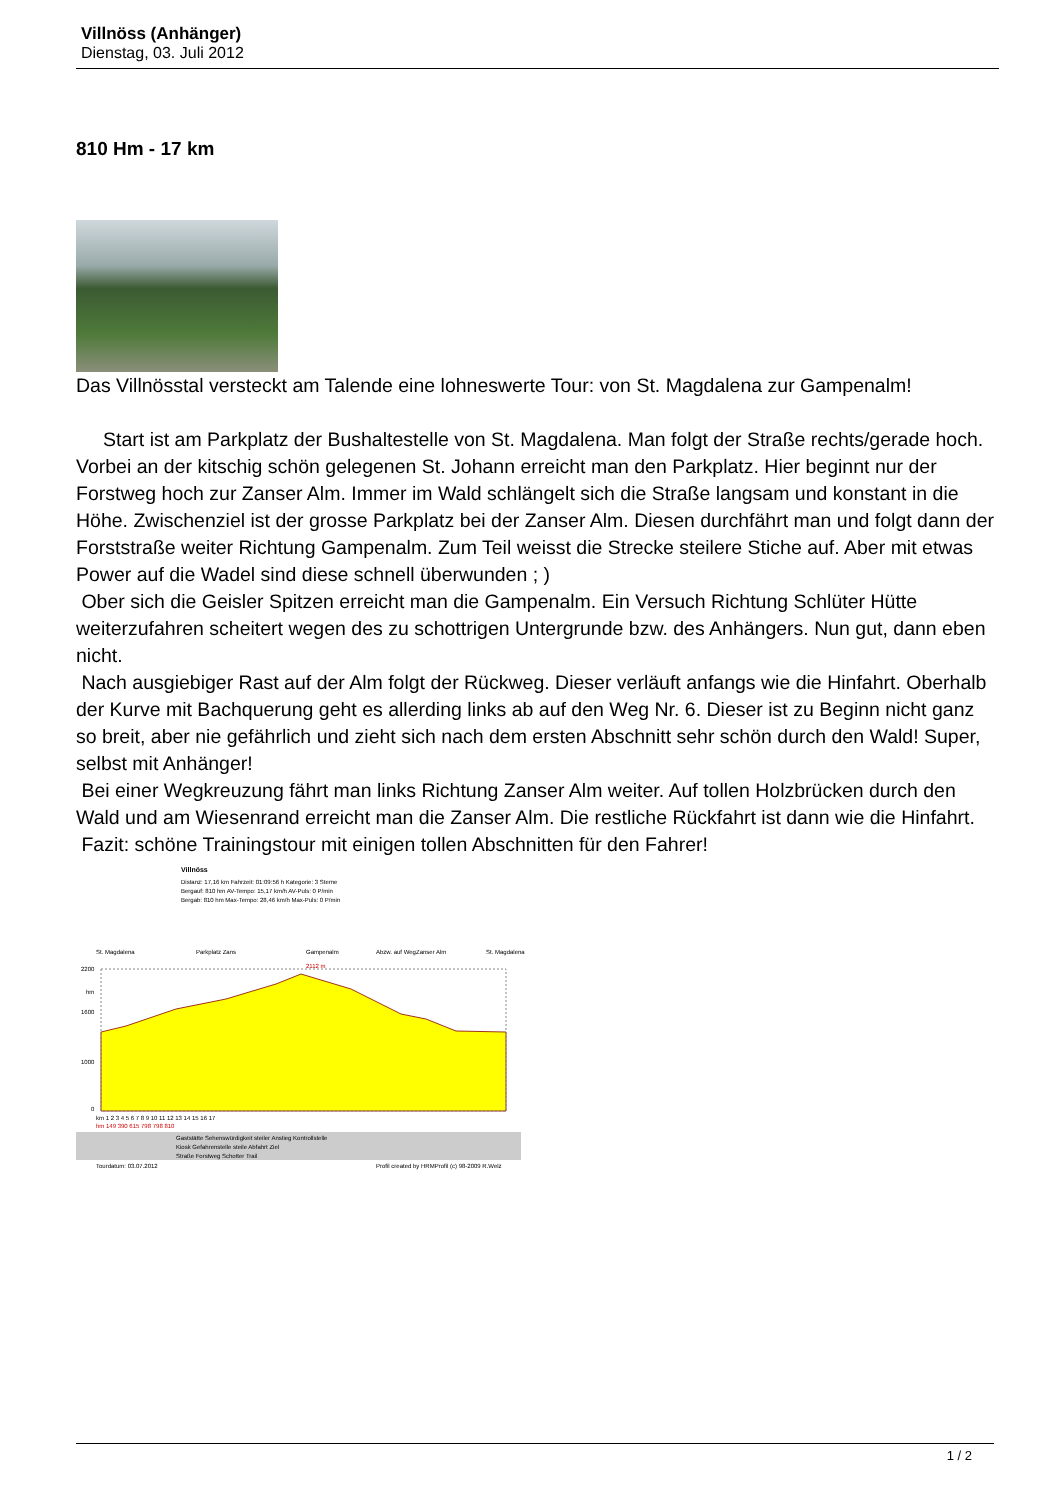Villnöss (Anhänger)
Dienstag, 03. Juli 2012
810 Hm - 17 km
Das Villnösstal versteckt am Talende eine lohneswerte Tour: von St. Magdalena zur Gampenalm!
Start ist am Parkplatz der Bushaltestelle von St. Magdalena. Man folgt der Straße rechts/gerade hoch. Vorbei an der kitschig schön gelegenen St. Johann erreicht man den Parkplatz. Hier beginnt nur der Forstweg hoch zur Zanser Alm. Immer im Wald schlängelt sich die Straße langsam und konstant in die Höhe. Zwischenziel ist der grosse Parkplatz bei der Zanser Alm. Diesen durchfährt man und folgt dann der Forststraße weiter Richtung Gampenalm. Zum Teil weisst die Strecke steilere Stiche auf. Aber mit etwas Power auf die Wadel sind diese schnell überwunden ; )
Ober sich die Geisler Spitzen erreicht man die Gampenalm. Ein Versuch Richtung Schlüter Hütte weiterzufahren scheitert wegen des zu schottrigen Untergrunde bzw. des Anhängers. Nun gut, dann eben nicht.
Nach ausgiebiger Rast auf der Alm folgt der Rückweg. Dieser verläuft anfangs wie die Hinfahrt. Oberhalb der Kurve mit Bachquerung geht es allerding links ab auf den Weg Nr. 6. Dieser ist zu Beginn nicht ganz so breit, aber nie gefährlich und zieht sich nach dem ersten Abschnitt sehr schön durch den Wald! Super, selbst mit Anhänger!
Bei einer Wegkreuzung fährt man links Richtung Zanser Alm weiter. Auf tollen Holzbrücken durch den Wald und am Wiesenrand erreicht man die Zanser Alm. Die restliche Rückfahrt ist dann wie die Hinfahrt.
Fazit: schöne Trainingstour mit einigen tollen Abschnitten für den Fahrer!
Villnöss
Distanz: 17,16 km Fahrzeit: 01:09:56 h Kategorie: 3 Sterne
Bergauf: 810 hm AV-Tempo: 15,17 km/h AV-Puls: 0 P/min
Bergab: 810 hm Max-Tempo: 28,46 km/h Max-Puls: 0 P/min
hm
2200
1600
1000
0
km 1 2 3 4 5 6 7 8 9 10 11 12 13 14 15 16 17
hm 149 390 615 798 798 810
Gaststätte Sehenswürdigkeit steiler Anstieg Kontrollstelle
Kiosk Gefahrenstelle steile Abfahrt Ziel
Straße Forstweg Schotter Trail
Tourdatum: 03.07.2012
Profil created by HRMProfil (c) 98-2009 R.Welz
St. Magdalena
Parkplatz Zans
Gampenalm
Abzw. auf Weg
Zanser Alm
St. Magdalena
2112 m
1 / 2